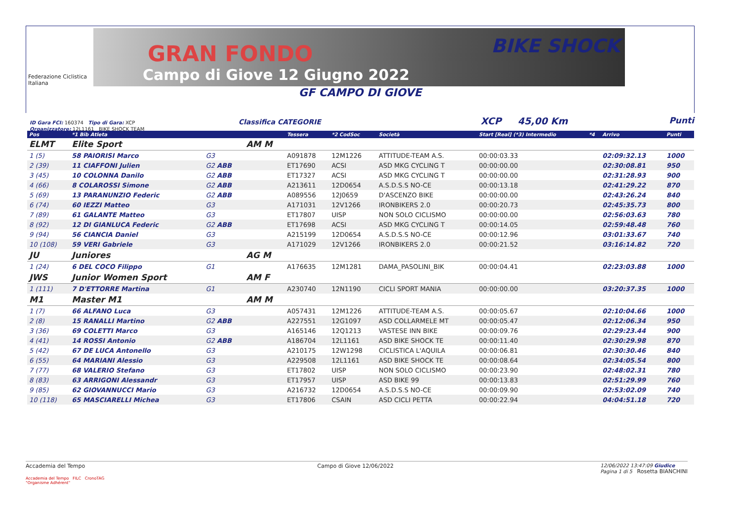Federazione Ciclistica Italiana
GRAN FONDO
Campo di Giove 12 Giugno 2022
BIKE SHOCK
GF CAMPO DI GIOVE
ID Gara FCI: 160374 Tipo di Gara: XCP Classifica CATEGORIE XCP 45,00 Km Punti
Organizzatore: 12L1161 BIKE SHOCK TEAM
| Pos | *1 Bib Atleta | | | Tessera | *2 CodSoc | Società | Start [Real] (*3) Intermedio | *4 | Arrivo | Punti |
| --- | --- | --- | --- | --- | --- | --- | --- | --- | --- | --- |
| ELMT | Elite Sport | | AM M | | | | | | | |
| 1 (5) | 58 PAIORISI Marco | G3 | | A091878 | 12M1226 | ATTITUDE-TEAM A.S. | 00:00:03.33 | | 02:09:32.13 | 1000 |
| 2 (39) | 11 CIAFFONI Julien | G2 ABB | | ET17690 | ACSI | ASD MKG CYCLING T | 00:00:00.00 | | 02:30:08.81 | 950 |
| 3 (45) | 10 COLONNA Danilo | G2 ABB | | ET17327 | ACSI | ASD MKG CYCLING T | 00:00:00.00 | | 02:31:28.93 | 900 |
| 4 (66) | 8 COLAROSSI Simone | G2 ABB | | A213611 | 12D0654 | A.S.D.S.S NO-CE | 00:00:13.18 | | 02:41:29.22 | 870 |
| 5 (69) | 13 PARANUNZIO Federic | G2 ABB | | A089556 | 12J0659 | D'ASCENZO BIKE | 00:00:00.00 | | 02:43:26.24 | 840 |
| 6 (74) | 60 IEZZI Matteo | G3 | | A171031 | 12V1266 | IRONBIKERS 2.0 | 00:00:20.73 | | 02:45:35.73 | 800 |
| 7 (89) | 61 GALANTE Matteo | G3 | | ET17807 | UISP | NON SOLO CICLISMO | 00:00:00.00 | | 02:56:03.63 | 780 |
| 8 (92) | 12 DI GIANLUCA Federic | G2 ABB | | ET17698 | ACSI | ASD MKG CYCLING T | 00:00:14.05 | | 02:59:48.48 | 760 |
| 9 (94) | 56 CIANCIA Daniel | G3 | | A215199 | 12D0654 | A.S.D.S.S NO-CE | 00:00:12.96 | | 03:01:33.67 | 740 |
| 10 (108) | 59 VERI Gabriele | G3 | | A171029 | 12V1266 | IRONBIKERS 2.0 | 00:00:21.52 | | 03:16:14.82 | 720 |
| JU | Juniores | | AG M | | | | | | | |
| 1 (24) | 6 DEL COCO Filippo | G1 | | A176635 | 12M1281 | DAMA_PASOLINI_BIK | 00:00:04.41 | | 02:23:03.88 | 1000 |
| JWS | Junior Women Sport | | AM F | | | | | | | |
| 1 (111) | 7 D'ETTORRE Martina | G1 | | A230740 | 12N1190 | CICLI SPORT MANIA | 00:00:00.00 | | 03:20:37.35 | 1000 |
| M1 | Master M1 | | AM M | | | | | | | |
| 1 (7) | 66 ALFANO Luca | G3 | | A057431 | 12M1226 | ATTITUDE-TEAM A.S. | 00:00:05.67 | | 02:10:04.66 | 1000 |
| 2 (8) | 15 RANALLI Martino | G2 ABB | | A227551 | 12G1097 | ASD COLLARMELE MT | 00:00:05.47 | | 02:12:06.34 | 950 |
| 3 (36) | 69 COLETTI Marco | G3 | | A165146 | 12Q1213 | VASTESE INN BIKE | 00:00:09.76 | | 02:29:23.44 | 900 |
| 4 (41) | 14 ROSSI Antonio | G2 ABB | | A186704 | 12L1161 | ASD BIKE SHOCK TE | 00:00:11.40 | | 02:30:29.98 | 870 |
| 5 (42) | 67 DE LUCA Antonello | G3 | | A210175 | 12W1298 | CICLISTICA L'AQUILA | 00:00:06.81 | | 02:30:30.46 | 840 |
| 6 (55) | 64 MARIANI Alessio | G3 | | A229508 | 12L1161 | ASD BIKE SHOCK TE | 00:00:08.64 | | 02:34:05.54 | 800 |
| 7 (77) | 68 VALERIO Stefano | G3 | | ET17802 | UISP | NON SOLO CICLISMO | 00:00:23.90 | | 02:48:02.31 | 780 |
| 8 (83) | 63 ARRIGONI Alessandr | G3 | | ET17957 | UISP | ASD BIKE 99 | 00:00:13.83 | | 02:51:29.99 | 760 |
| 9 (85) | 62 GIOVANNUCCI Mario | G3 | | A216732 | 12D0654 | A.S.D.S.S NO-CE | 00:00:09.90 | | 02:53:02.09 | 740 |
| 10 (118) | 65 MASCIARELLI Michea | G3 | | ET17806 | CSAIN | ASD CICLI PETTA | 00:00:22.94 | | 04:04:51.18 | 720 |
Accademia del Tempo Campo di Giove 12/06/2022 12/06/2022 13:47:09 Giudice
Pagina 1 di 5 Rosetta BIANCHINI
Accademia del Tempo FILC CronoTAG
"Organisme Adhérent"